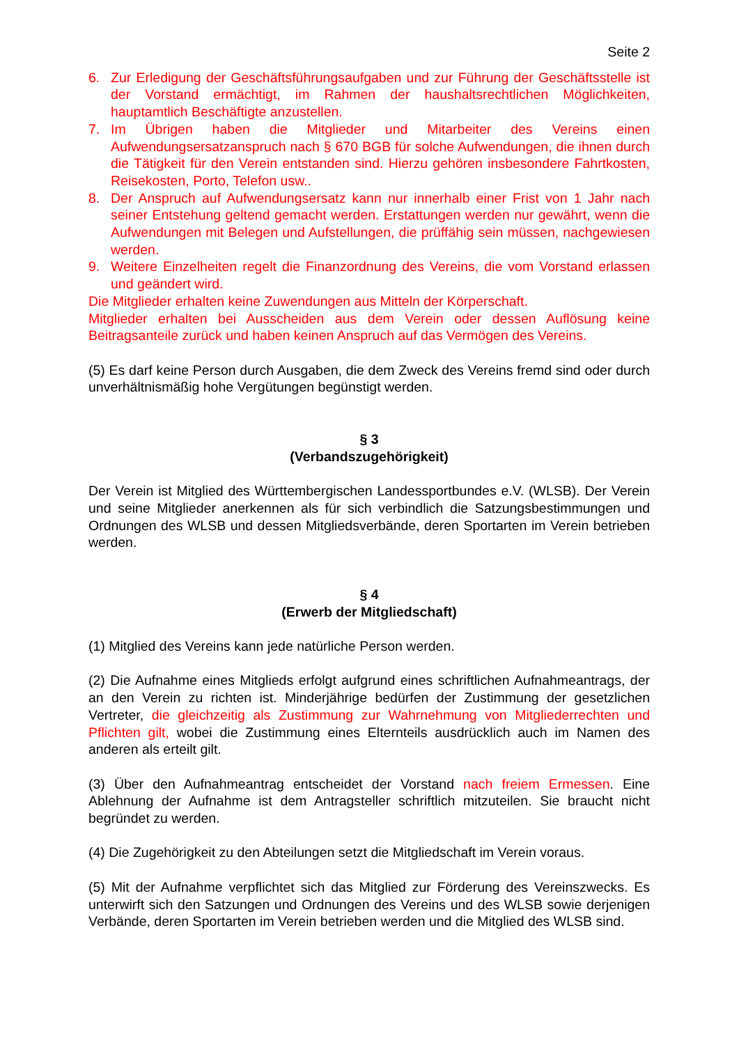Seite 2
6. Zur Erledigung der Geschäftsführungsaufgaben und zur Führung der Geschäftsstelle ist der Vorstand ermächtigt, im Rahmen der haushaltsrechtlichen Möglichkeiten, hauptamtlich Beschäftigte anzustellen.
7. Im Übrigen haben die Mitglieder und Mitarbeiter des Vereins einen Aufwendungsersatzanspruch nach § 670 BGB für solche Aufwendungen, die ihnen durch die Tätigkeit für den Verein entstanden sind. Hierzu gehören insbesondere Fahrtkosten, Reisekosten, Porto, Telefon usw..
8. Der Anspruch auf Aufwendungsersatz kann nur innerhalb einer Frist von 1 Jahr nach seiner Entstehung geltend gemacht werden. Erstattungen werden nur gewährt, wenn die Aufwendungen mit Belegen und Aufstellungen, die prüffähig sein müssen, nachgewiesen werden.
9. Weitere Einzelheiten regelt die Finanzordnung des Vereins, die vom Vorstand erlassen und geändert wird.
Die Mitglieder erhalten keine Zuwendungen aus Mitteln der Körperschaft.
Mitglieder erhalten bei Ausscheiden aus dem Verein oder dessen Auflösung keine Beitragsanteile zurück und haben keinen Anspruch auf das Vermögen des Vereins.
(5) Es darf keine Person durch Ausgaben, die dem Zweck des Vereins fremd sind oder durch unverhältnismäßig hohe Vergütungen begünstigt werden.
§ 3
(Verbandszugehörigkeit)
Der Verein ist Mitglied des Württembergischen Landessportbundes e.V. (WLSB). Der Verein und seine Mitglieder anerkennen als für sich verbindlich die Satzungsbestimmungen und Ordnungen des WLSB und dessen Mitgliedsverbände, deren Sportarten im Verein betrieben werden.
§ 4
(Erwerb der Mitgliedschaft)
(1) Mitglied des Vereins kann jede natürliche Person werden.
(2) Die Aufnahme eines Mitglieds erfolgt aufgrund eines schriftlichen Aufnahmeantrags, der an den Verein zu richten ist. Minderjährige bedürfen der Zustimmung der gesetzlichen Vertreter, die gleichzeitig als Zustimmung zur Wahrnehmung von Mitgliederrechten und Pflichten gilt, wobei die Zustimmung eines Elternteils ausdrücklich auch im Namen des anderen als erteilt gilt.
(3) Über den Aufnahmeantrag entscheidet der Vorstand nach freiem Ermessen. Eine Ablehnung der Aufnahme ist dem Antragsteller schriftlich mitzuteilen. Sie braucht nicht begründet zu werden.
(4) Die Zugehörigkeit zu den Abteilungen setzt die Mitgliedschaft im Verein voraus.
(5) Mit der Aufnahme verpflichtet sich das Mitglied zur Förderung des Vereinszwecks. Es unterwirft sich den Satzungen und Ordnungen des Vereins und des WLSB sowie derjenigen Verbände, deren Sportarten im Verein betrieben werden und die Mitglied des WLSB sind.